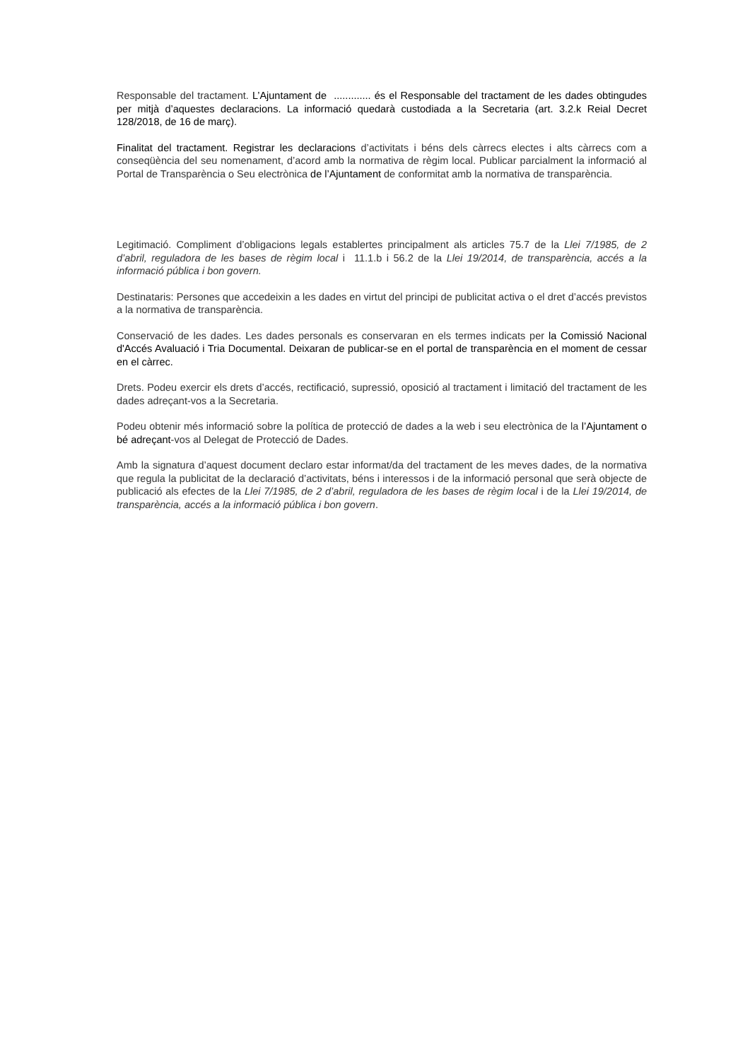Responsable del tractament. L’Ajuntament de ............. és el Responsable del tractament de les dades obtingudes per mitjà d’aquestes declaracions. La informació quedarà custodiada a la Secretaria (art. 3.2.k Reial Decret 128/2018, de 16 de març).
Finalitat del tractament. Registrar les declaracions d’activitats i béns dels càrrecs electes i alts càrrecs com a conseqüència del seu nomenament, d’acord amb la normativa de règim local. Publicar parcialment la informació al Portal de Transparència o Seu electrònica de l’Ajuntament de conformitat amb la normativa de transparència.
Legitimació. Compliment d’obligacions legals establertes principalment als articles 75.7 de la Llei 7/1985, de 2 d’abril, reguladora de les bases de règim local i 11.1.b i 56.2 de la Llei 19/2014, de transparència, accés a la informació pública i bon govern.
Destinataris: Persones que accedeixin a les dades en virtut del principi de publicitat activa o el dret d’accés previstos a la normativa de transparència.
Conservació de les dades. Les dades personals es conservaran en els termes indicats per la Comissió Nacional d'Accés Avaluació i Tria Documental. Deixaran de publicar-se en el portal de transparència en el moment de cessar en el càrrec.
Drets. Podeu exercir els drets d’accés, rectificació, supressió, oposició al tractament i limitació del tractament de les dades adreçant-vos a la Secretaria.
Podeu obtenir més informació sobre la política de protecció de dades a la web i seu electrònica de la l’Ajuntament o bé adreçant-vos al Delegat de Protecció de Dades.
Amb la signatura d’aquest document declaro estar informat/da del tractament de les meves dades, de la normativa que regula la publicitat de la declaració d’activitats, béns i interessos i de la informació personal que serà objecte de publicació als efectes de la Llei 7/1985, de 2 d’abril, reguladora de les bases de règim local i de la Llei 19/2014, de transparència, accés a la informació pública i bon govern.